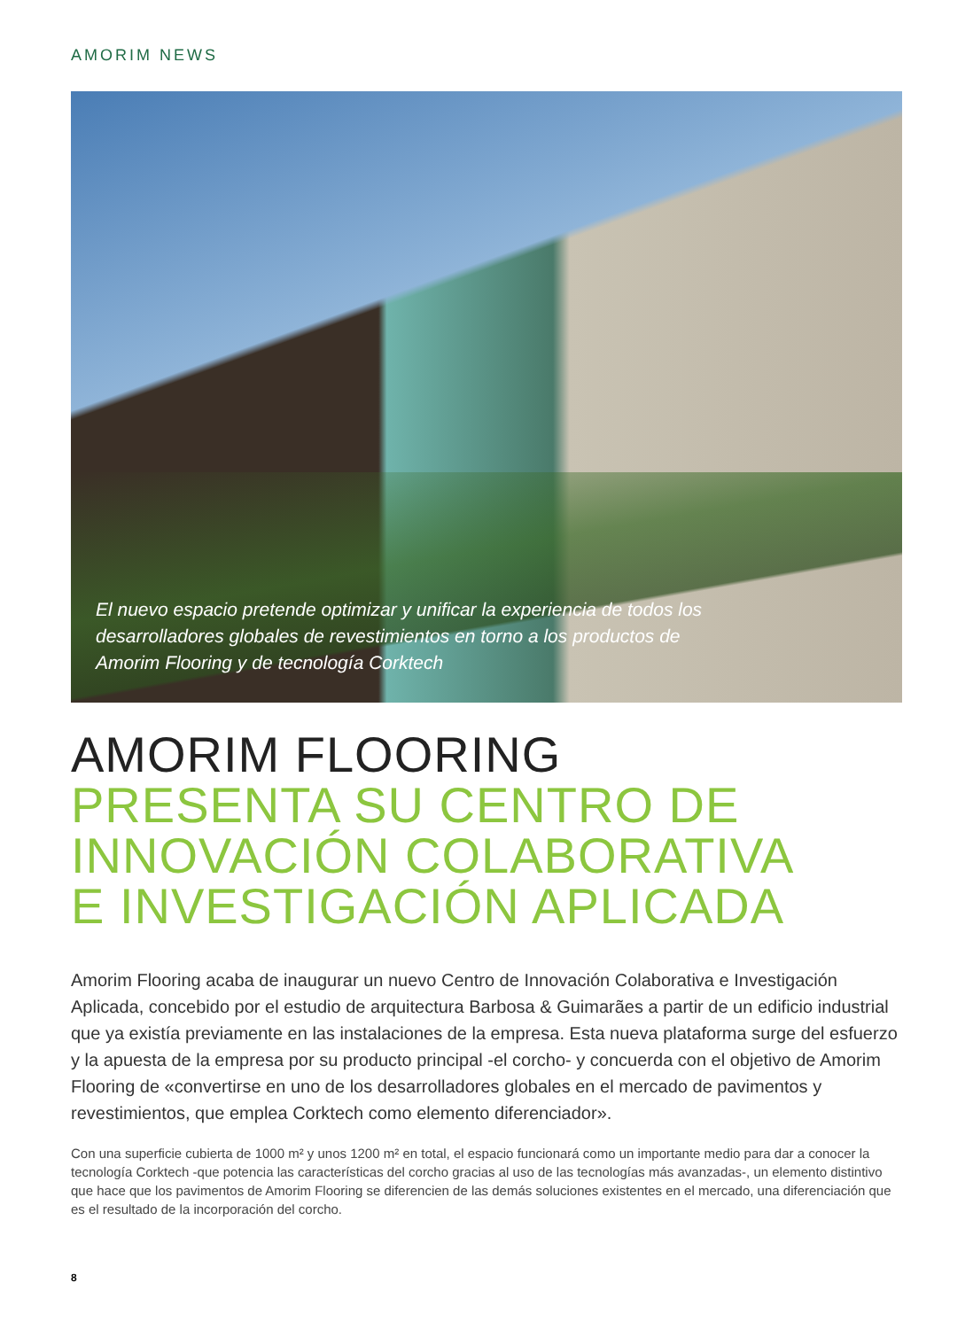AMORIM NEWS
El nuevo espacio pretende optimizar y unificar la experiencia de todos los desarrolladores globales de revestimientos en torno a los productos de Amorim Flooring y de tecnología Corktech
AMORIM FLOORING
PRESENTA SU CENTRO DE
INNOVACIÓN COLABORATIVA
E INVESTIGACIÓN APLICADA
Amorim Flooring acaba de inaugurar un nuevo Centro de Innovación Colaborativa e Investigación Aplicada, concebido por el estudio de arquitectura Barbosa & Guimarães a partir de un edificio industrial que ya existía previamente en las instalaciones de la empresa. Esta nueva plataforma surge del esfuerzo y la apuesta de la empresa por su producto principal -el corcho- y concuerda con el objetivo de Amorim Flooring de «convertirse en uno de los desarrolladores globales en el mercado de pavimentos y revestimientos, que emplea Corktech como elemento diferenciador».
Con una superficie cubierta de 1000 m² y unos 1200 m² en total, el espacio funcionará como un importante medio para dar a conocer la tecnología Corktech -que potencia las características del corcho gracias al uso de las tecnologías más avanzadas-, un elemento distintivo que hace que los pavimentos de Amorim Flooring se diferencien de las demás soluciones existentes en el mercado, una diferenciación que es el resultado de la incorporación del corcho.
8